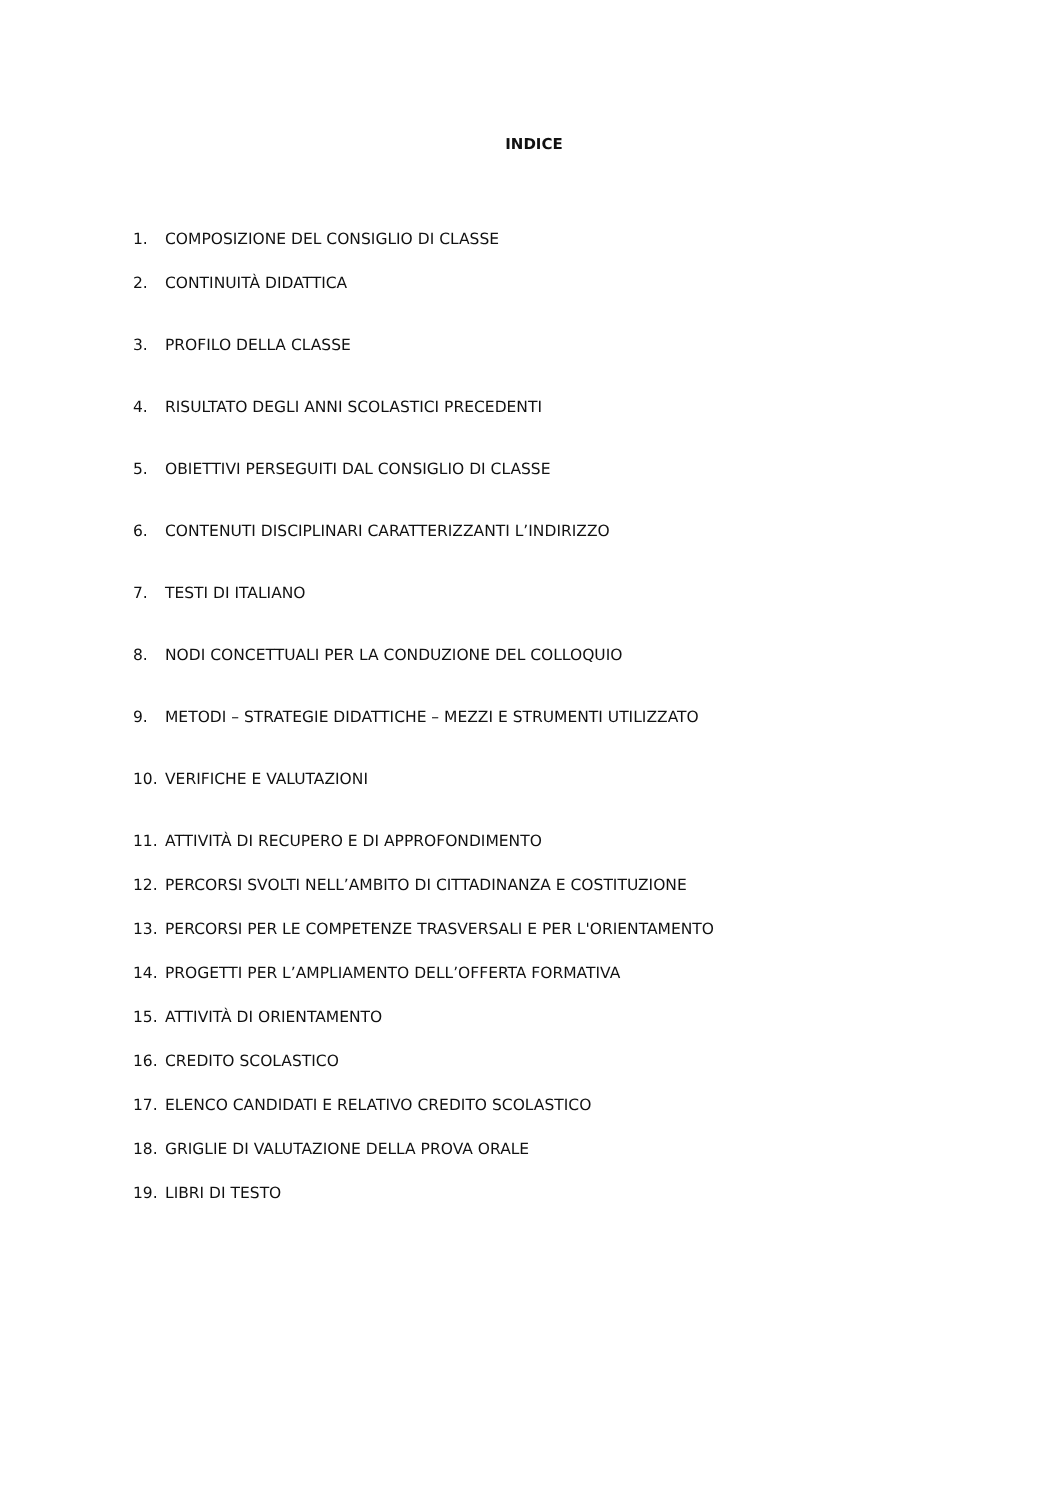INDICE
1. COMPOSIZIONE DEL CONSIGLIO DI CLASSE
2. CONTINUITÀ DIDATTICA
3. PROFILO DELLA CLASSE
4. RISULTATO DEGLI ANNI SCOLASTICI PRECEDENTI
5. OBIETTIVI PERSEGUITI DAL CONSIGLIO DI CLASSE
6. CONTENUTI DISCIPLINARI CARATTERIZZANTI L’INDIRIZZO
7. TESTI DI ITALIANO
8. NODI CONCETTUALI PER LA CONDUZIONE DEL COLLOQUIO
9. METODI – STRATEGIE DIDATTICHE – MEZZI E STRUMENTI UTILIZZATO
10. VERIFICHE E VALUTAZIONI
11. ATTIVITÀ DI RECUPERO E DI APPROFONDIMENTO
12. PERCORSI SVOLTI NELL’AMBITO DI CITTADINANZA E COSTITUZIONE
13. PERCORSI PER LE COMPETENZE TRASVERSALI E PER L'ORIENTAMENTO
14. PROGETTI PER L’AMPLIAMENTO DELL’OFFERTA FORMATIVA
15. ATTIVITÀ DI ORIENTAMENTO
16. CREDITO SCOLASTICO
17. ELENCO CANDIDATI E RELATIVO CREDITO SCOLASTICO
18. GRIGLIE DI VALUTAZIONE DELLA PROVA ORALE
19. LIBRI DI TESTO